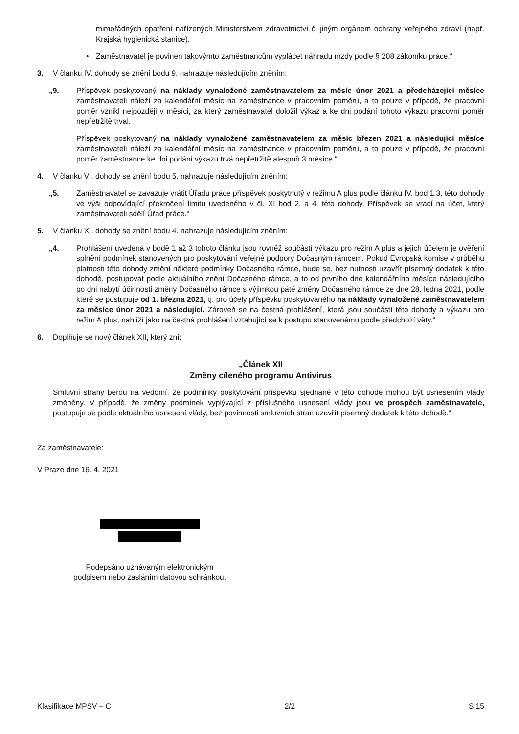mimořádných opatření nařízených Ministerstvem zdravotnictví či jiným orgánem ochrany veřejného zdraví (např. Krajská hygienická stanice).
• Zaměstnavatel je povinen takovýmto zaměstnancům vyplácet náhradu mzdy podle § 208 zákoníku práce.“
3. V článku IV. dohody se znění bodu 9. nahrazuje následujícím zněním:
„9. Příspěvek poskytovaný na náklady vynaložené zaměstnavatelem za měsíc únor 2021 a předcházející měsíce zaměstnavateli náleží za kalendářní měsíc na zaměstnance v pracovním poměru, a to pouze v případě, že pracovní poměr vznikl nejpozději v měsíci, za který zaměstnavatel doložil výkaz a ke dni podání tohoto výkazu pracovní poměr nepřetržitě trval.
Příspěvek poskytovaný na náklady vynaložené zaměstnavatelem za měsíc březen 2021 a následující měsíce zaměstnavateli náleží za kalendářní měsíc na zaměstnance v pracovním poměru, a to pouze v případě, že pracovní poměr zaměstnance ke dni podání výkazu trvá nepřetržitě alespoň 3 měsíce.“
4. V článku VI. dohody se znění bodu 5. nahrazuje následujícím zněním:
„5. Zaměstnavatel se zavazuje vrátit Úřadu práce příspěvek poskytnutý v režimu A plus podle článku IV. bod 1.3. této dohody ve výši odpovídající překročení limitu uvedeného v čl. XI bod 2. a 4. této dohody. Příspěvek se vrací na účet, který zaměstnavateli sdělí Úřad práce.“
5. V článku XI. dohody se znění bodu 4. nahrazuje následujícím zněním:
„4. Prohlášení uvedená v bodě 1 až 3 tohoto článku jsou rovněž součástí výkazu pro režim A plus a jejich účelem je ověření splnění podmínek stanovených pro poskytování veřejné podpory Dočasným rámcem. Pokud Evropská komise v průběhu platnosti této dohody změní některé podmínky Dočasného rámce, bude se, bez nutnosti uzavřít písemný dodatek k této dohodě, postupovat podle aktuálního znění Dočasného rámce, a to od prvního dne kalendářního měsíce následujícího po dni nabytí účinnosti změny Dočasného rámce s výjimkou páté změny Dočasného rámce ze dne 28. ledna 2021, podle které se postupuje od 1. března 2021, tj. pro účely příspěvku poskytovaného na náklady vynaložené zaměstnavatelem za měsíce únor 2021 a následující. Zároveň se na čestná prohlášení, která jsou součástí této dohody a výkazu pro režim A plus, nahlíží jako na čestná prohlášení vztahující se k postupu stanovenému podle předchozí věty.“
6. Doplňuje se nový článek XII, který zní:
„Článek XII
Změny cíleného programu Antivirus
Smluvní strany berou na vědomí, že podmínky poskytování příspěvku sjednané v této dohodě mohou být usnesením vlády změněny. V případě, že změny podmínek vyplývající z příslušného usnesení vlády jsou ve prospěch zaměstnavatele, postupuje se podle aktuálního usnesení vlády, bez povinnosti smluvních stran uzavřít písemný dodatek k této dohodě.“
Za zaměstnavatele:
V Praze dne 16. 4. 2021
Podepsáno uznávaným elektronickým
podpisem nebo zasláním datovou schránkou.
Klasifikace MPSV – C 2/2 S 15